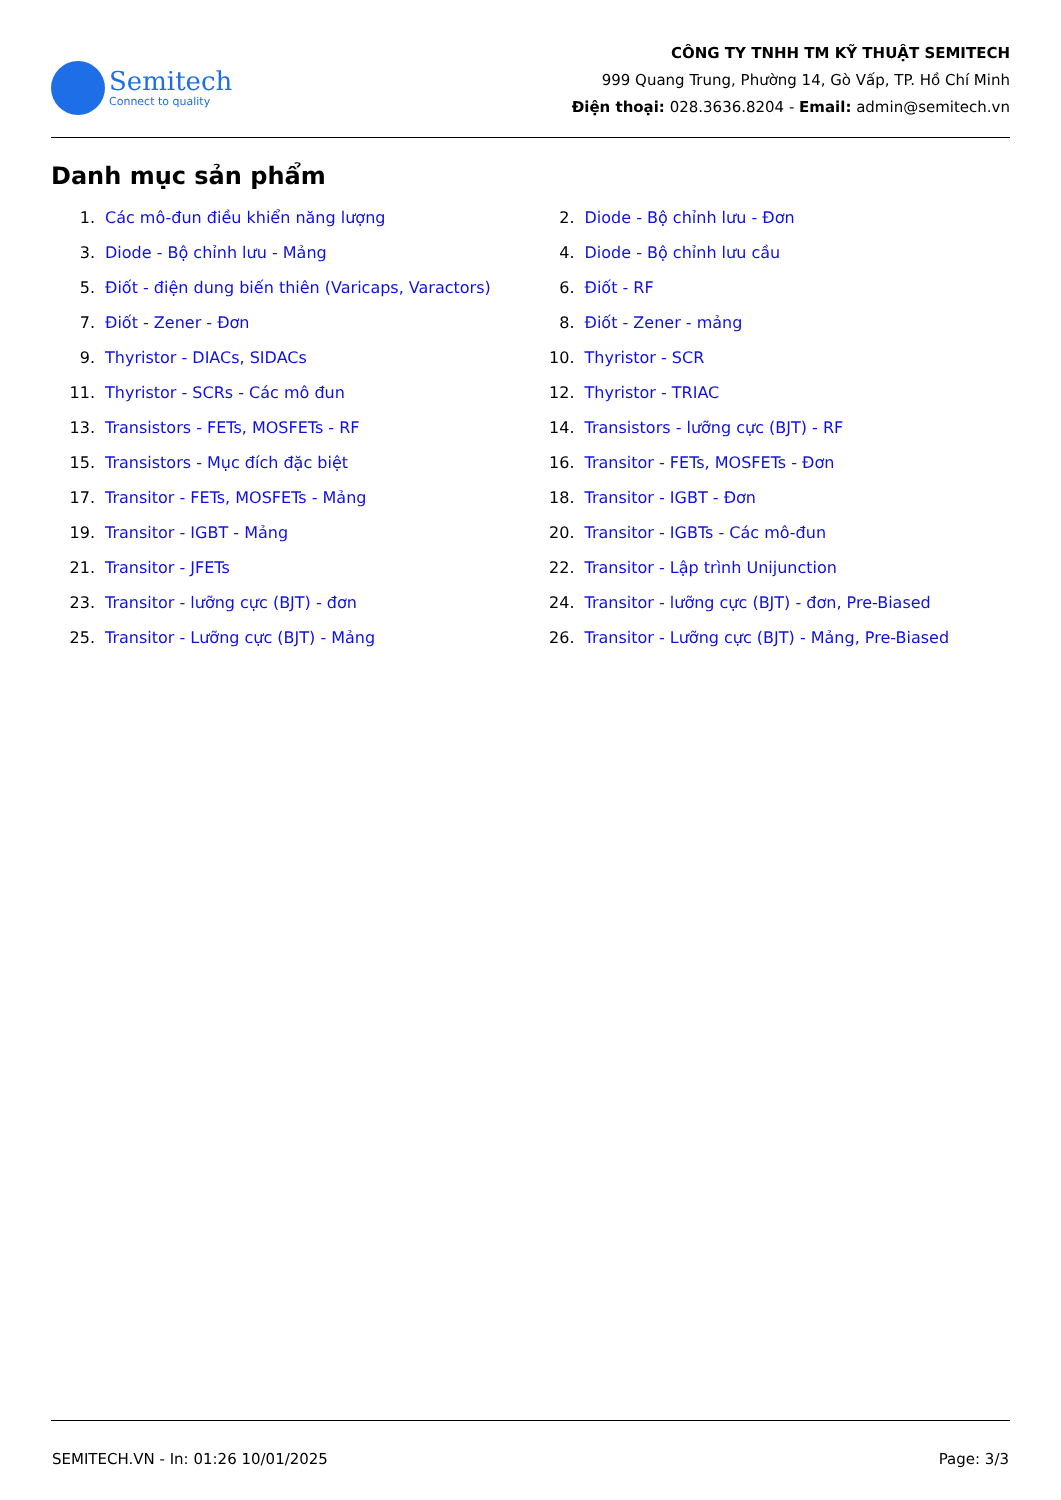Semitech
Connect to quality
CÔNG TY TNHH TM KỸ THUẬT SEMITECH
999 Quang Trung, Phường 14, Gò Vấp, TP. Hồ Chí Minh
Điện thoại: 028.3636.8204 - Email: admin@semitech.vn
Danh mục sản phẩm
1. Các mô-đun điều khiển năng lượng
2. Diode - Bộ chỉnh lưu - Đơn
3. Diode - Bộ chỉnh lưu - Mảng
4. Diode - Bộ chỉnh lưu cầu
5. Điốt - điện dung biến thiên (Varicaps, Varactors)
6. Điốt - RF
7. Điốt - Zener - Đơn
8. Điốt - Zener - mảng
9. Thyristor - DIACs, SIDACs
10. Thyristor - SCR
11. Thyristor - SCRs - Các mô đun
12. Thyristor - TRIAC
13. Transistors - FETs, MOSFETs - RF
14. Transistors - lưỡng cực (BJT) - RF
15. Transistors - Mục đích đặc biệt
16. Transitor - FETs, MOSFETs - Đơn
17. Transitor - FETs, MOSFETs - Mảng
18. Transitor - IGBT - Đơn
19. Transitor - IGBT - Mảng
20. Transitor - IGBTs - Các mô-đun
21. Transitor - JFETs
22. Transitor - Lập trình Unijunction
23. Transitor - lưỡng cực (BJT) - đơn
24. Transitor - lưỡng cực (BJT) - đơn, Pre-Biased
25. Transitor - Lưỡng cực (BJT) - Mảng
26. Transitor - Lưỡng cực (BJT) - Mảng, Pre-Biased
SEMITECH.VN - In: 01:26 10/01/2025 Page: 3/3